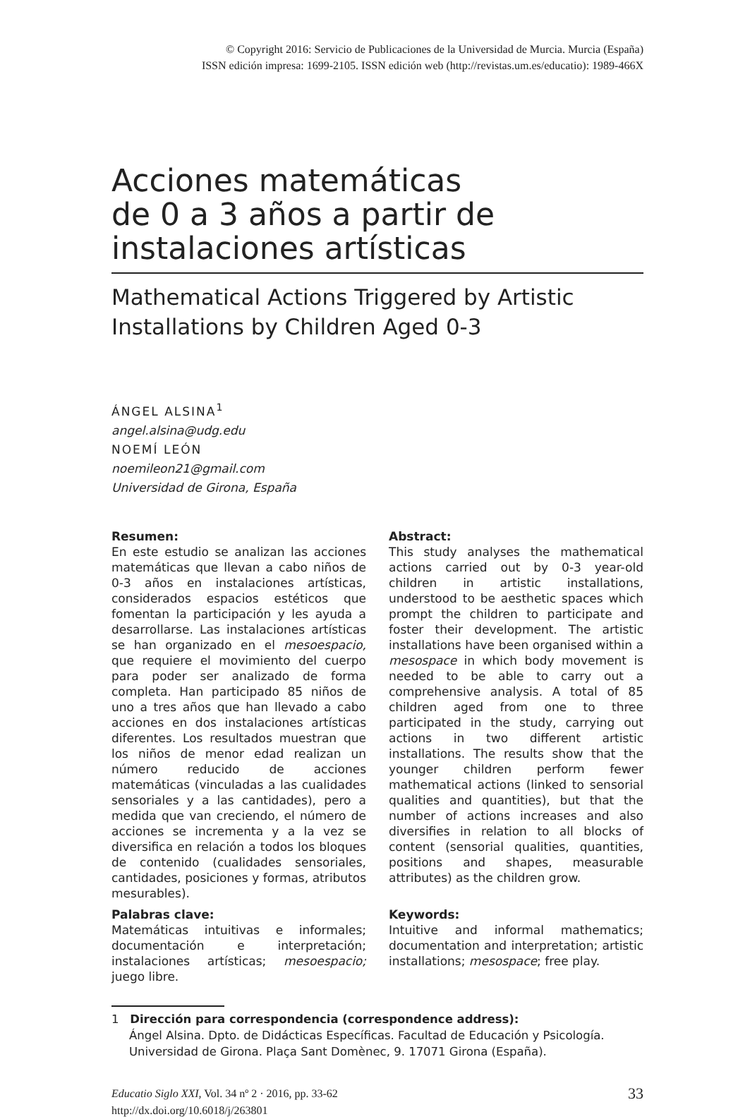© Copyright 2016: Servicio de Publicaciones de la Universidad de Murcia. Murcia (España)
ISSN edición impresa: 1699-2105. ISSN edición web (http://revistas.um.es/educatio): 1989-466X
Acciones matemáticas
de 0 a 3 años a partir de
instalaciones artísticas
Mathematical Actions Triggered by Artistic
Installations by Children Aged 0-3
ÁNGEL ALSINA<sup>1</sup>
angel.alsina@udg.edu
NOEMÍ LEÓN
noemileon21@gmail.com
Universidad de Girona, España
Resumen:
En este estudio se analizan las acciones matemáticas que llevan a cabo niños de 0-3 años en instalaciones artísticas, considerados espacios estéticos que fomentan la participación y les ayuda a desarrollarse. Las instalaciones artísticas se han organizado en el mesoespacio, que requiere el movimiento del cuerpo para poder ser analizado de forma completa. Han participado 85 niños de uno a tres años que han llevado a cabo acciones en dos instalaciones artísticas diferentes. Los resultados muestran que los niños de menor edad realizan un número reducido de acciones matemáticas (vinculadas a las cualidades sensoriales y a las cantidades), pero a medida que van creciendo, el número de acciones se incrementa y a la vez se diversifica en relación a todos los bloques de contenido (cualidades sensoriales, cantidades, posiciones y formas, atributos mesurables).
Palabras clave:
Matemáticas intuitivas e informales; documentación e interpretación; instalaciones artísticas; mesoespacio; juego libre.
Abstract:
This study analyses the mathematical actions carried out by 0-3 year-old children in artistic installations, understood to be aesthetic spaces which prompt the children to participate and foster their development. The artistic installations have been organised within a mesospace in which body movement is needed to be able to carry out a comprehensive analysis. A total of 85 children aged from one to three participated in the study, carrying out actions in two different artistic installations. The results show that the younger children perform fewer mathematical actions (linked to sensorial qualities and quantities), but that the number of actions increases and also diversifies in relation to all blocks of content (sensorial qualities, quantities, positions and shapes, measurable attributes) as the children grow.
Keywords:
Intuitive and informal mathematics; documentation and interpretation; artistic installations; mesospace; free play.
1 Dirección para correspondencia (correspondence address):
Ángel Alsina. Dpto. de Didácticas Específicas. Facultad de Educación y Psicología. Universidad de Girona. Plaça Sant Domènec, 9. 17071 Girona (España).
Educatio Siglo XXI, Vol. 34 nº 2 · 2016, pp. 33-62
http://dx.doi.org/10.6018/j/263801
33